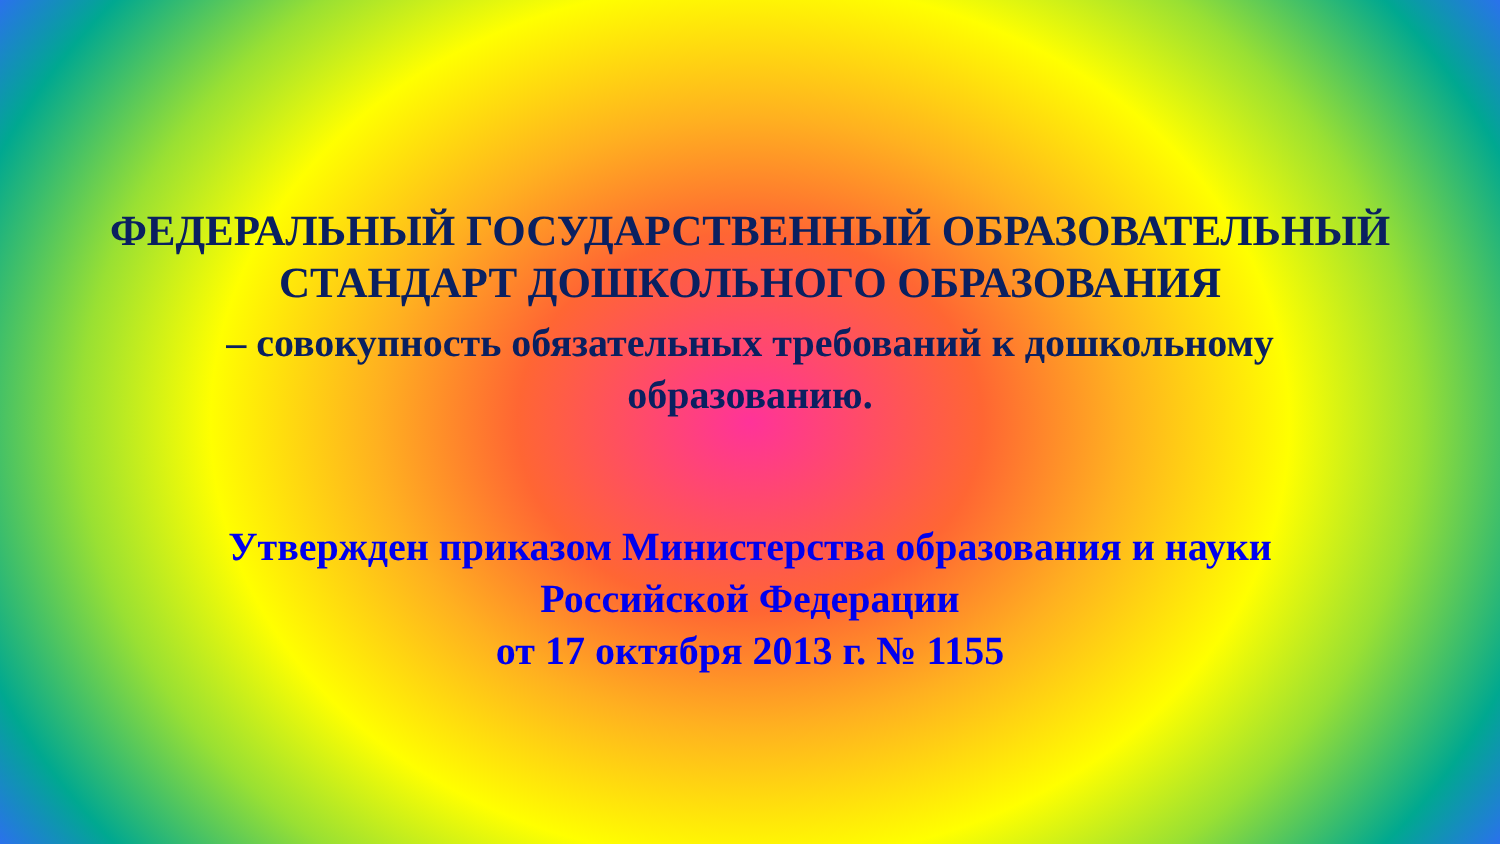ФЕДЕРАЛЬНЫЙ ГОСУДАРСТВЕННЫЙ ОБРАЗОВАТЕЛЬНЫЙ
СТАНДАРТ ДОШКОЛЬНОГО ОБРАЗОВАНИЯ
– совокупность обязательных требований к дошкольному
образованию.
Утвержден приказом Министерства образования и науки
Российской Федерации
от 17 октября 2013 г. № 1155